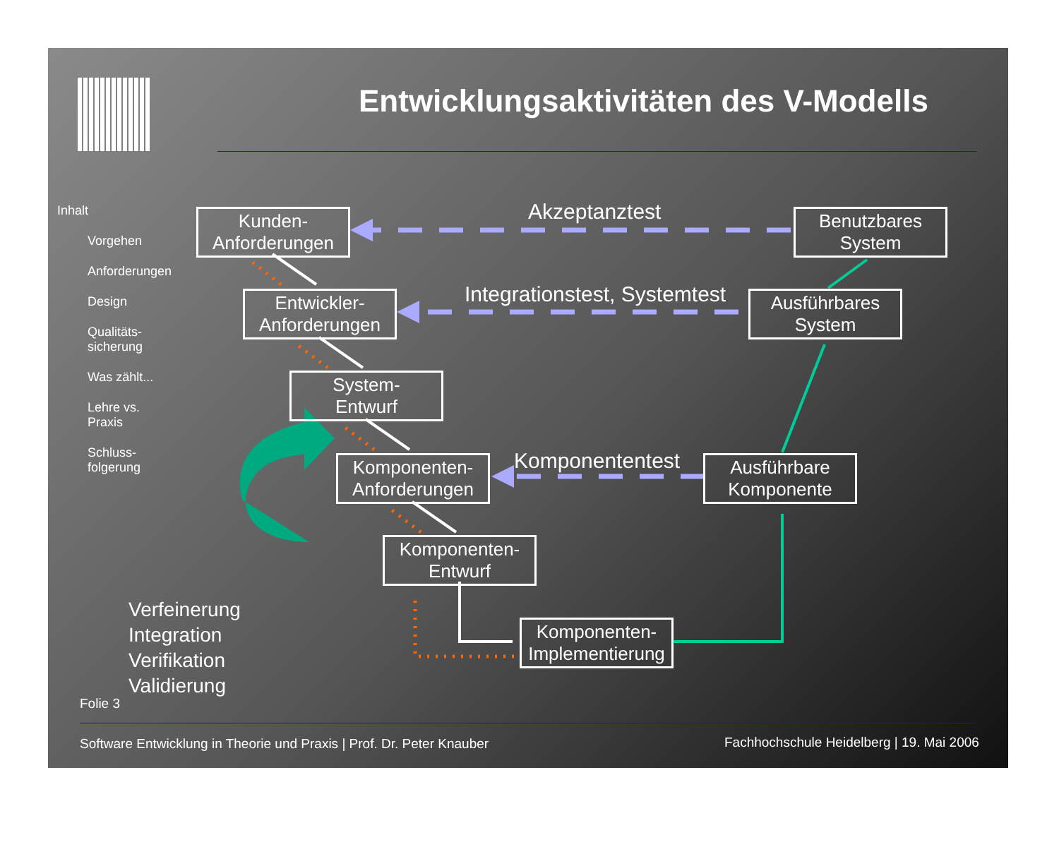Entwicklungsaktivitäten des V-Modells
Inhalt
Vorgehen
Anforderungen
Design
Qualitäts-
sicherung
Was zählt...
Lehre vs.
Praxis
Schluss-
folgerung
Kunden-
Anforderungen
Entwickler-
Anforderungen
System-
Entwurf
Komponenten-
Anforderungen
Komponenten-
Entwurf
Komponenten-
Implementierung
Benutzbares
System
Ausführbares
System
Ausführbare
Komponente
Akzeptanztest
Integrationstest, Systemtest
Komponententest
Verfeinerung
Integration
Verifikation
Validierung
Folie 3
Software Entwicklung in Theorie und Praxis | Prof. Dr. Peter Knauber
Fachhochschule Heidelberg | 19. Mai 2006